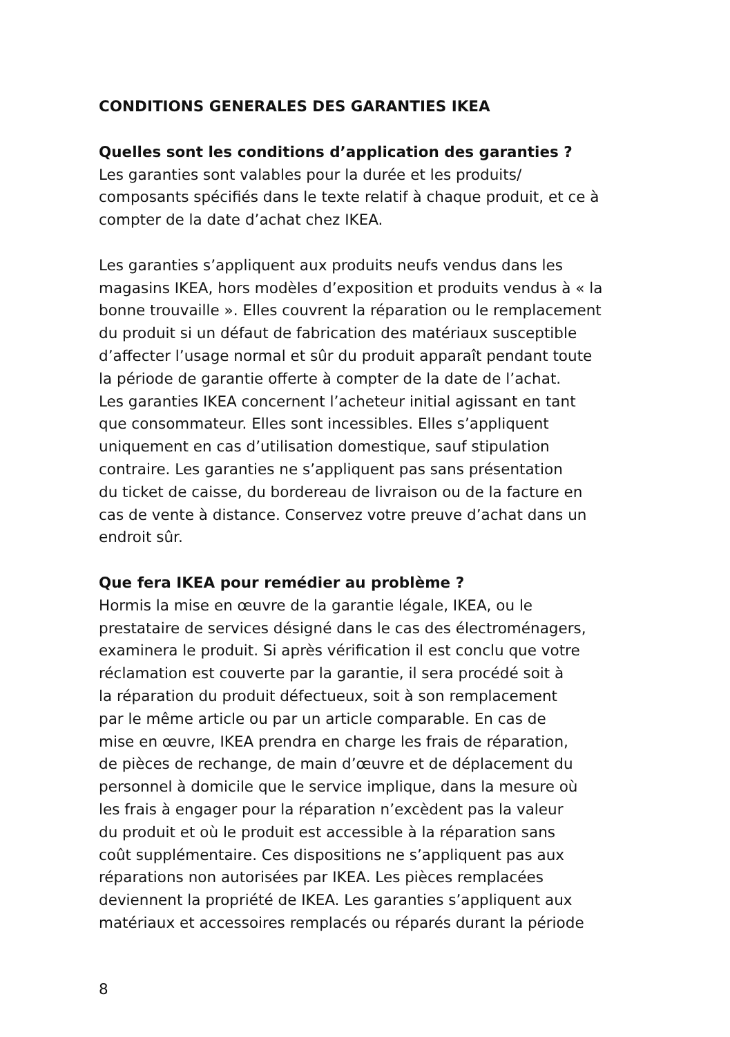CONDITIONS GENERALES DES GARANTIES IKEA
Quelles sont les conditions d’application des garanties ?
Les garanties sont valables pour la durée et les produits/
composants spécifiés dans le texte relatif à chaque produit, et ce à
compter de la date d’achat chez IKEA.
Les garanties s’appliquent aux produits neufs vendus dans les
magasins IKEA, hors modèles d’exposition et produits vendus à « la
bonne trouvaille ». Elles couvrent la réparation ou le remplacement
du produit si un défaut de fabrication des matériaux susceptible
d’affecter l’usage normal et sûr du produit apparaît pendant toute
la période de garantie offerte à compter de la date de l’achat.
Les garanties IKEA concernent l’acheteur initial agissant en tant
que consommateur. Elles sont incessibles. Elles s’appliquent
uniquement en cas d’utilisation domestique, sauf stipulation
contraire. Les garanties ne s’appliquent pas sans présentation
du ticket de caisse, du bordereau de livraison ou de la facture en
cas de vente à distance. Conservez votre preuve d’achat dans un
endroit sûr.
Que fera IKEA pour remédier au problème ?
Hormis la mise en œuvre de la garantie légale, IKEA, ou le
prestataire de services désigné dans le cas des électroménagers,
examinera le produit. Si après vérification il est conclu que votre
réclamation est couverte par la garantie, il sera procédé soit à
la réparation du produit défectueux, soit à son remplacement
par le même article ou par un article comparable. En cas de
mise en œuvre, IKEA prendra en charge les frais de réparation,
de pièces de rechange, de main d’œuvre et de déplacement du
personnel à domicile que le service implique, dans la mesure où
les frais à engager pour la réparation n’excèdent pas la valeur
du produit et où le produit est accessible à la réparation sans
coût supplémentaire. Ces dispositions ne s’appliquent pas aux
réparations non autorisées par IKEA. Les pièces remplacées
deviennent la propriété de IKEA. Les garanties s’appliquent aux
matériaux et accessoires remplacés ou réparés durant la période
8